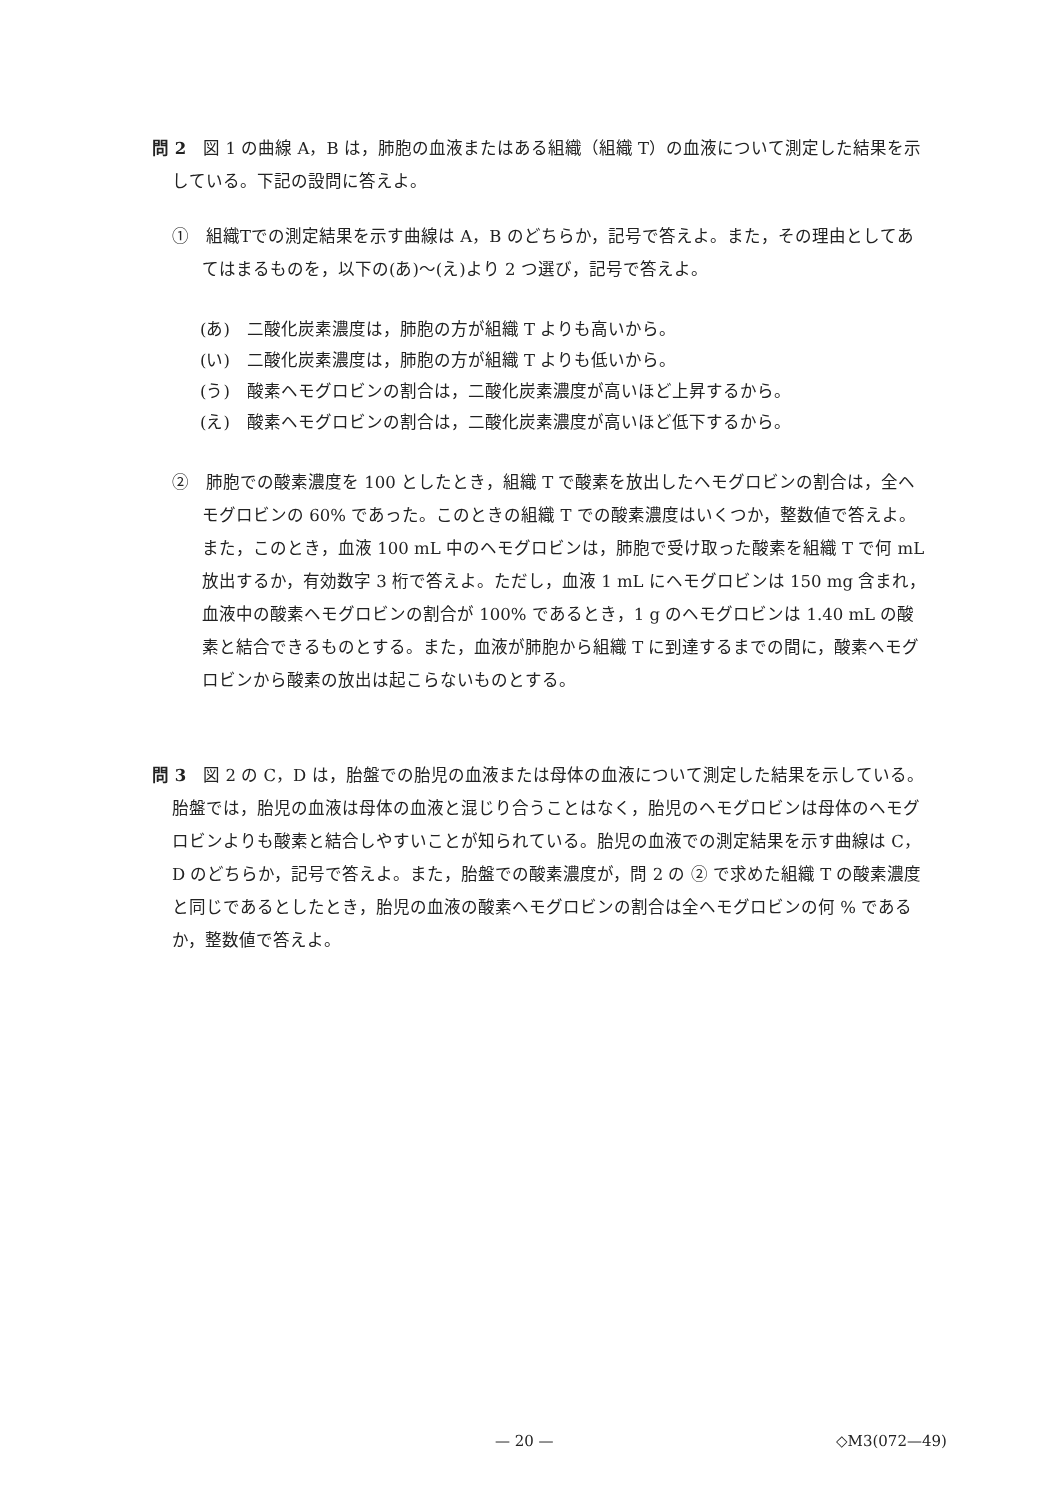問 2　図 1 の曲線 A，B は，肺胞の血液またはある組織（組織 T）の血液について測定した結果を示している。下記の設問に答えよ。
①　組織Tでの測定結果を示す曲線は A，B のどちらか，記号で答えよ。また，その理由としてあてはまるものを，以下の(あ)～(え)より 2 つ選び，記号で答えよ。
(あ)　二酸化炭素濃度は，肺胞の方が組織 T よりも高いから。
(い)　二酸化炭素濃度は，肺胞の方が組織 T よりも低いから。
(う)　酸素ヘモグロビンの割合は，二酸化炭素濃度が高いほど上昇するから。
(え)　酸素ヘモグロビンの割合は，二酸化炭素濃度が高いほど低下するから。
②　肺胞での酸素濃度を 100 としたとき，組織 T で酸素を放出したヘモグロビンの割合は，全ヘモグロビンの 60% であった。このときの組織 T での酸素濃度はいくつか，整数値で答えよ。また，このとき，血液 100 mL 中のヘモグロビンは，肺胞で受け取った酸素を組織 T で何 mL 放出するか，有効数字 3 桁で答えよ。ただし，血液 1 mL にヘモグロビンは 150 mg 含まれ，血液中の酸素ヘモグロビンの割合が 100% であるとき，1 g のヘモグロビンは 1.40 mL の酸素と結合できるものとする。また，血液が肺胞から組織 T に到達するまでの間に，酸素ヘモグロビンから酸素の放出は起こらないものとする。
問 3　図 2 の C，D は，胎盤での胎児の血液または母体の血液について測定した結果を示している。胎盤では，胎児の血液は母体の血液と混じり合うことはなく，胎児のヘモグロビンは母体のヘモグロビンよりも酸素と結合しやすいことが知られている。胎児の血液での測定結果を示す曲線は C，D のどちらか，記号で答えよ。また，胎盤での酸素濃度が，問 2 の ② で求めた組織 T の酸素濃度と同じであるとしたとき，胎児の血液の酸素ヘモグロビンの割合は全ヘモグロビンの何 % であるか，整数値で答えよ。
— 20 — ◇M3(072—49)